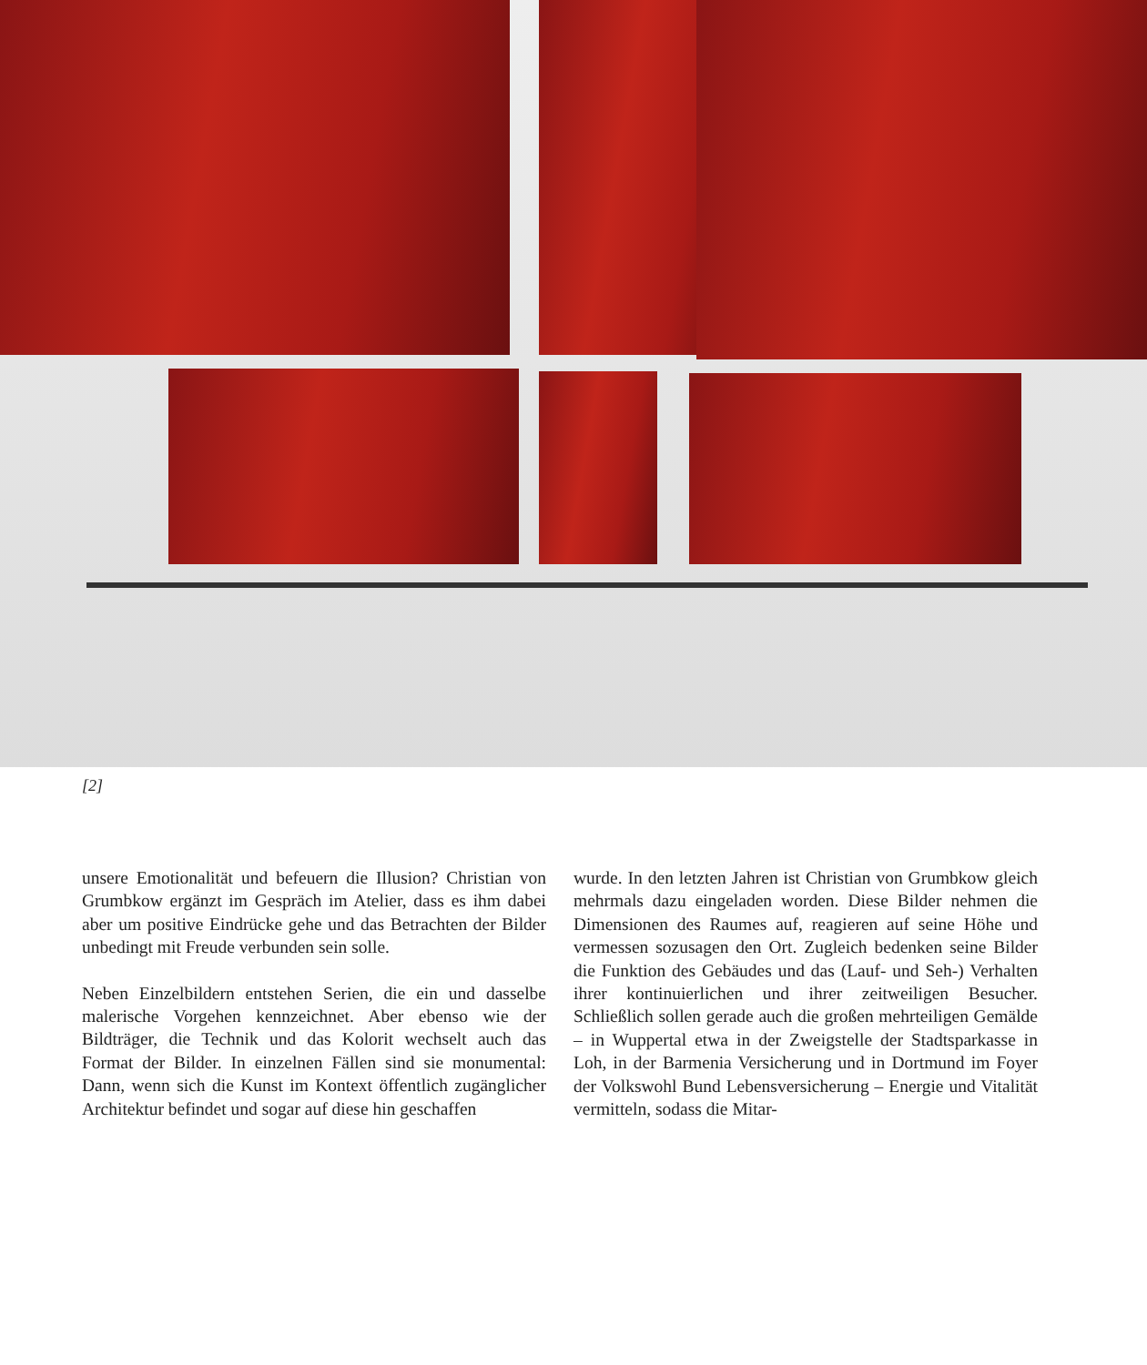[2]
unsere Emotionalität und befeuern die Illusion? Christian von Grumbkow ergänzt im Gespräch im Atelier, dass es ihm dabei aber um positive Eindrücke gehe und das Betrachten der Bilder unbedingt mit Freude verbunden sein solle.
Neben Einzelbildern entstehen Serien, die ein und dasselbe malerische Vorgehen kennzeichnet. Aber ebenso wie der Bildträger, die Technik und das Kolorit wechselt auch das Format der Bilder. In einzelnen Fällen sind sie monumental: Dann, wenn sich die Kunst im Kontext öffentlich zugänglicher Architektur befindet und sogar auf diese hin geschaffen
wurde. In den letzten Jahren ist Christian von Grumbkow gleich mehrmals dazu eingeladen worden. Diese Bilder nehmen die Dimensionen des Raumes auf, reagieren auf seine Höhe und vermessen sozusagen den Ort. Zugleich bedenken seine Bilder die Funktion des Gebäudes und das (Lauf- und Seh-) Verhalten ihrer kontinuierlichen und ihrer zeitweiligen Besucher. Schließlich sollen gerade auch die großen mehrteiligen Gemälde – in Wuppertal etwa in der Zweigstelle der Stadtsparkasse in Loh, in der Barmenia Versicherung und in Dortmund im Foyer der Volkswohl Bund Lebensversicherung – Energie und Vitalität vermitteln, sodass die Mitar-